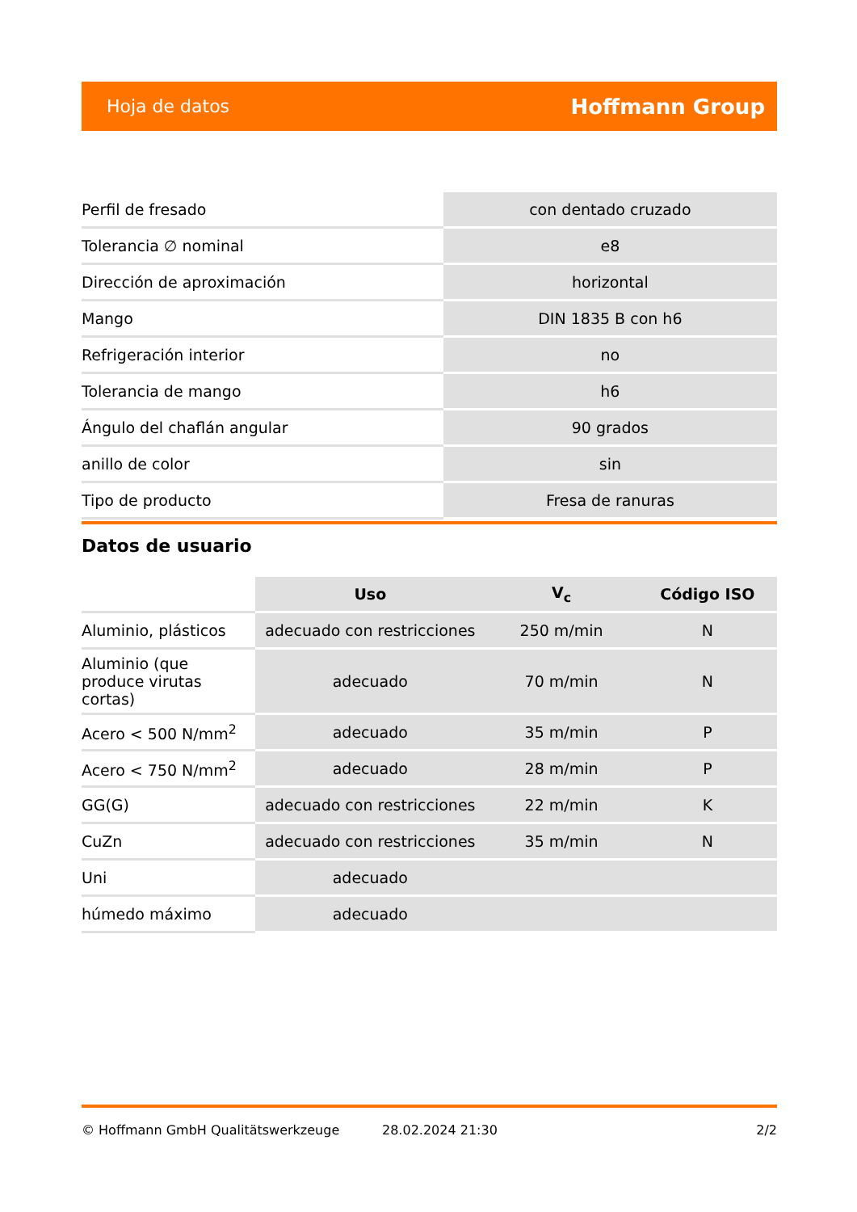Hoja de datos Hoffmann Group
| Perfil de fresado | con dentado cruzado |
| Tolerancia ∅ nominal | e8 |
| Dirección de aproximación | horizontal |
| Mango | DIN 1835 B con h6 |
| Refrigeración interior | no |
| Tolerancia de mango | h6 |
| Ángulo del chaflán angular | 90 grados |
| anillo de color | sin |
| Tipo de producto | Fresa de ranuras |
Datos de usuario
| | Uso | V<sub>c</sub> | Código ISO |
| --- | --- | --- | --- |
| Aluminio, plásticos | adecuado con restricciones | 250 m/min | N |
| Aluminio (que produce virutas cortas) | adecuado | 70 m/min | N |
| Acero < 500 N/mm<sup>2</sup> | adecuado | 35 m/min | P |
| Acero < 750 N/mm<sup>2</sup> | adecuado | 28 m/min | P |
| GG(G) | adecuado con restricciones | 22 m/min | K |
| CuZn | adecuado con restricciones | 35 m/min | N |
| Uni | adecuado | | |
| húmedo máximo | adecuado | | |
© Hoffmann GmbH Qualitätswerkzeuge 28.02.2024 21:30 2/2